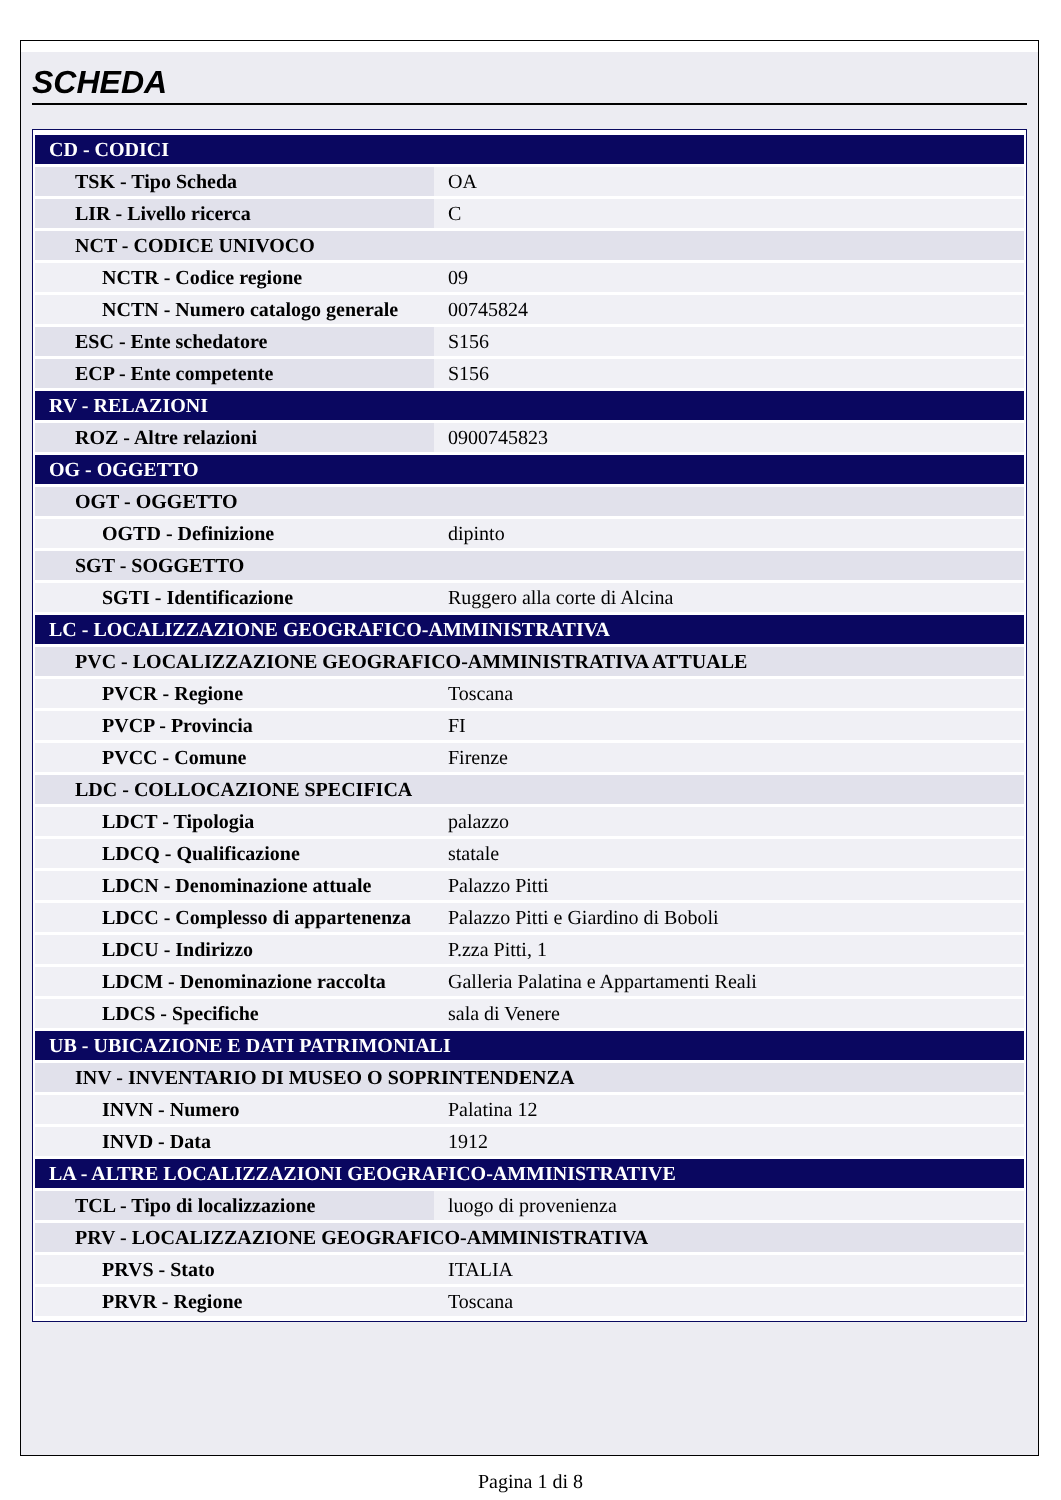SCHEDA
| CD - CODICI | |
| TSK - Tipo Scheda | OA |
| LIR - Livello ricerca | C |
| NCT - CODICE UNIVOCO | |
| NCTR - Codice regione | 09 |
| NCTN - Numero catalogo generale | 00745824 |
| ESC - Ente schedatore | S156 |
| ECP - Ente competente | S156 |
| RV - RELAZIONI | |
| ROZ - Altre relazioni | 0900745823 |
| OG - OGGETTO | |
| OGT - OGGETTO | |
| OGTD - Definizione | dipinto |
| SGT - SOGGETTO | |
| SGTI - Identificazione | Ruggero alla corte di Alcina |
| LC - LOCALIZZAZIONE GEOGRAFICO-AMMINISTRATIVA | |
| PVC - LOCALIZZAZIONE GEOGRAFICO-AMMINISTRATIVA ATTUALE | |
| PVCR - Regione | Toscana |
| PVCP - Provincia | FI |
| PVCC - Comune | Firenze |
| LDC - COLLOCAZIONE SPECIFICA | |
| LDCT - Tipologia | palazzo |
| LDCQ - Qualificazione | statale |
| LDCN - Denominazione attuale | Palazzo Pitti |
| LDCC - Complesso di appartenenza | Palazzo Pitti e Giardino di Boboli |
| LDCU - Indirizzo | P.zza Pitti, 1 |
| LDCM - Denominazione raccolta | Galleria Palatina e Appartamenti Reali |
| LDCS - Specifiche | sala di Venere |
| UB - UBICAZIONE E DATI PATRIMONIALI | |
| INV - INVENTARIO DI MUSEO O SOPRINTENDENZA | |
| INVN - Numero | Palatina 12 |
| INVD - Data | 1912 |
| LA - ALTRE LOCALIZZAZIONI GEOGRAFICO-AMMINISTRATIVE | |
| TCL - Tipo di localizzazione | luogo di provenienza |
| PRV - LOCALIZZAZIONE GEOGRAFICO-AMMINISTRATIVA | |
| PRVS - Stato | ITALIA |
| PRVR - Regione | Toscana |
Pagina 1 di 8